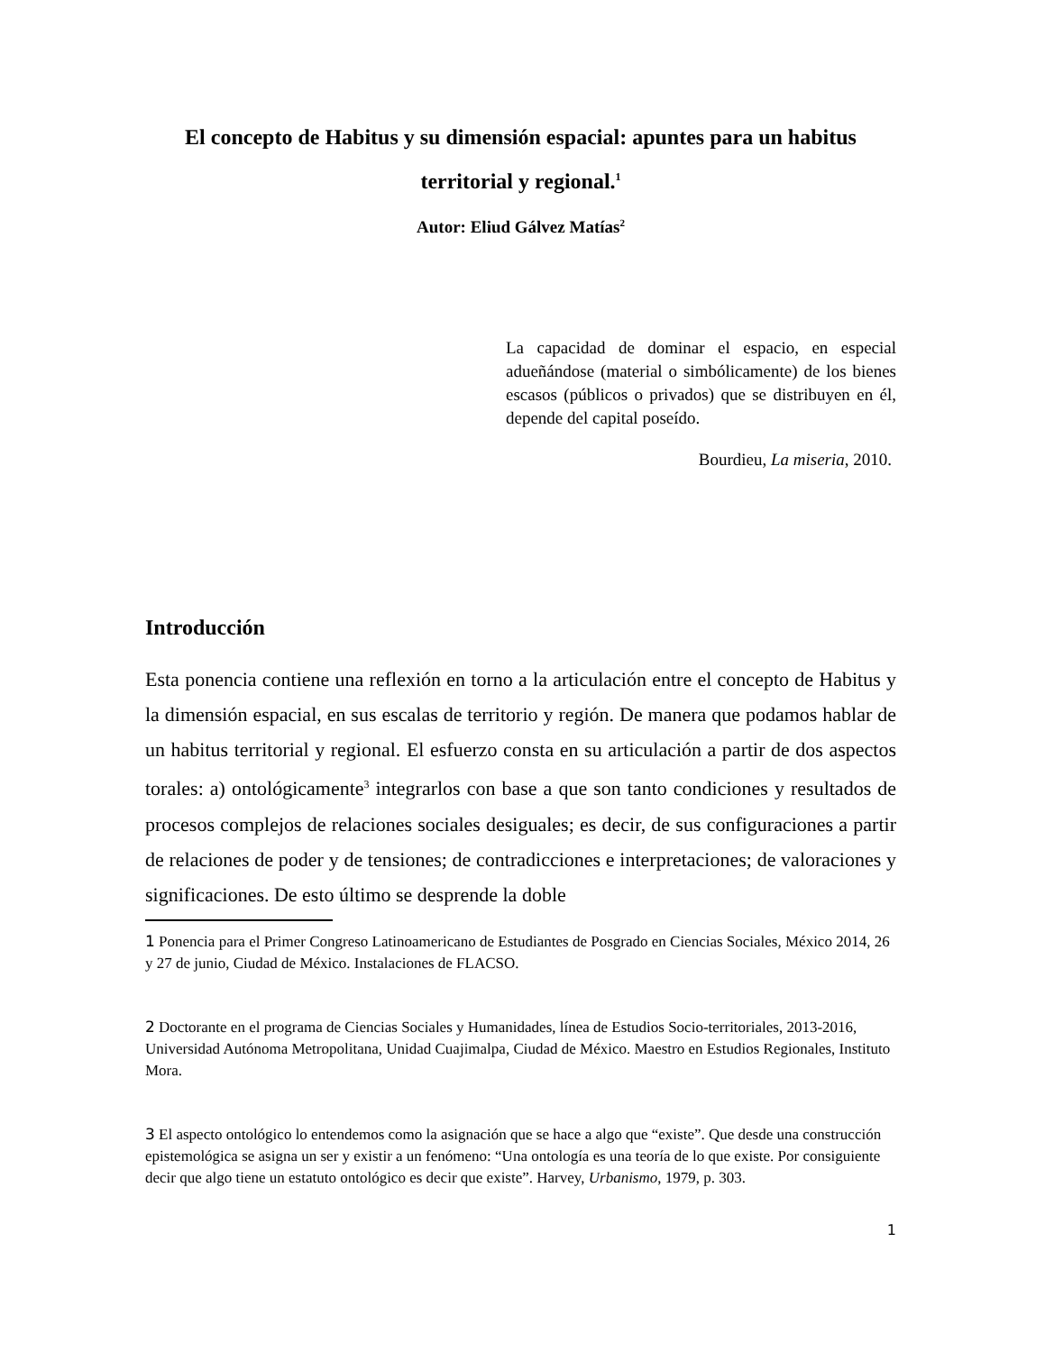El concepto de Habitus y su dimensión espacial: apuntes para un habitus territorial y regional.<sup>1</sup>
Autor: Eliud Gálvez Matías<sup>2</sup>
La capacidad de dominar el espacio, en especial adueñándose (material o simbólicamente) de los bienes escasos (públicos o privados) que se distribuyen en él, depende del capital poseído.
Bourdieu, La miseria, 2010.
Introducción
Esta ponencia contiene una reflexión en torno a la articulación entre el concepto de Habitus y la dimensión espacial, en sus escalas de territorio y región. De manera que podamos hablar de un habitus territorial y regional. El esfuerzo consta en su articulación a partir de dos aspectos torales: a) ontológicamente<sup>3</sup> integrarlos con base a que son tanto condiciones y resultados de procesos complejos de relaciones sociales desiguales; es decir, de sus configuraciones a partir de relaciones de poder y de tensiones; de contradicciones e interpretaciones; de valoraciones y significaciones. De esto último se desprende la doble
1 Ponencia para el Primer Congreso Latinoamericano de Estudiantes de Posgrado en Ciencias Sociales, México 2014, 26 y 27 de junio, Ciudad de México. Instalaciones de FLACSO.
2 Doctorante en el programa de Ciencias Sociales y Humanidades, línea de Estudios Socio-territoriales, 2013-2016, Universidad Autónoma Metropolitana, Unidad Cuajimalpa, Ciudad de México. Maestro en Estudios Regionales, Instituto Mora.
3 El aspecto ontológico lo entendemos como la asignación que se hace a algo que “existe”. Que desde una construcción epistemológica se asigna un ser y existir a un fenómeno: “Una ontología es una teoría de lo que existe. Por consiguiente decir que algo tiene un estatuto ontológico es decir que existe”. Harvey, Urbanismo, 1979, p. 303.
1